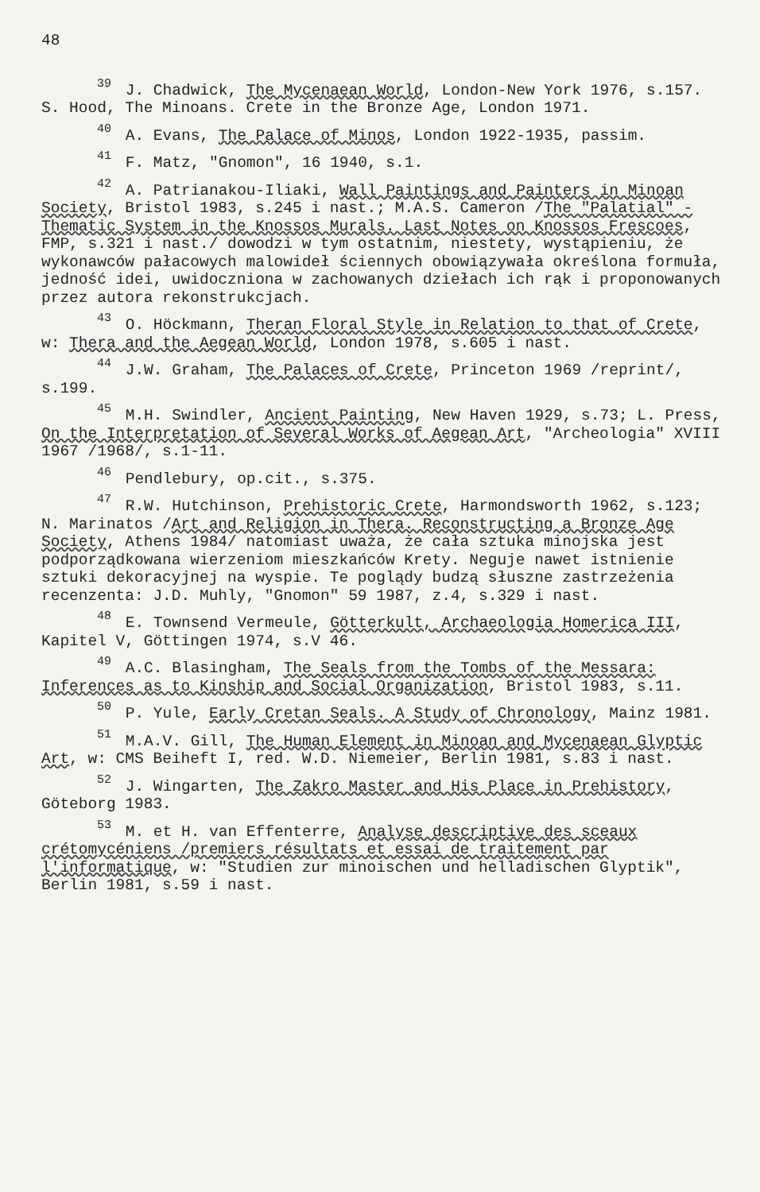48
<sup>39</sup> J. Chadwick, The Mycenaean World, London-New York 1976, s.157. S. Hood, The Minoans. Crete in the Bronze Age, London 1971.
<sup>40</sup> A. Evans, The Palace of Minos, London 1922-1935, passim.
<sup>41</sup> F. Matz, "Gnomon", 16 1940, s.1.
<sup>42</sup> A. Patrianakou-Iliaki, Wall Paintings and Painters in Minoan Society, Bristol 1983, s.245 i nast.; M.A.S. Cameron /The "Palatial" - Thematic System in the Knossos Murals. Last Notes on Knossos Frescoes, FMP, s.321 i nast./ dowodzi w tym ostatnim, niestety, wystąpieniu, że wykonawców pałacowych malowideł ściennych obowiązywała określona formuła, jedność idei, uwidoczniona w zachowanych dziełach ich rąk i proponowanych przez autora rekonstrukcjach.
<sup>43</sup> O. Höckmann, Theran Floral Style in Relation to that of Crete, w: Thera and the Aegean World, London 1978, s.605 i nast.
<sup>44</sup> J.W. Graham, The Palaces of Crete, Princeton 1969 /reprint/, s.199.
<sup>45</sup> M.H. Swindler, Ancient Painting, New Haven 1929, s.73; L. Press, On the Interpretation of Several Works of Aegean Art, "Archeologia" XVIII 1967 /1968/, s.1-11.
<sup>46</sup> Pendlebury, op.cit., s.375.
<sup>47</sup> R.W. Hutchinson, Prehistoric Crete, Harmondsworth 1962, s.123; N. Marinatos /Art and Religion in Thera. Reconstructing a Bronze Age Society, Athens 1984/ natomiast uważa, że cała sztuka minojska jest podporządkowana wierzeniom mieszkańców Krety. Neguje nawet istnienie sztuki dekoracyjnej na wyspie. Te poglądy budzą słuszne zastrzeżenia recenzenta: J.D. Muhly, "Gnomon" 59 1987, z.4, s.329 i nast.
<sup>48</sup> E. Townsend Vermeule, Götterkult, Archaeologia Homerica III, Kapitel V, Göttingen 1974, s.V 46.
<sup>49</sup> A.C. Blasingham, The Seals from the Tombs of the Messara: Inferences as to Kinship and Social Organization, Bristol 1983, s.11.
<sup>50</sup> P. Yule, Early Cretan Seals. A Study of Chronology, Mainz 1981.
<sup>51</sup> M.A.V. Gill, The Human Element in Minoan and Mycenaean Glyptic Art, w: CMS Beiheft I, red. W.D. Niemeier, Berlin 1981, s.83 i nast.
<sup>52</sup> J. Wingarten, The Zakro Master and His Place in Prehistory, Göteborg 1983.
<sup>53</sup> M. et H. van Effenterre, Analyse descriptive des sceaux crétomycéniens /premiers résultats et essai de traitement par l'informatique, w: "Studien zur minoischen und helladischen Glyptik", Berlin 1981, s.59 i nast.